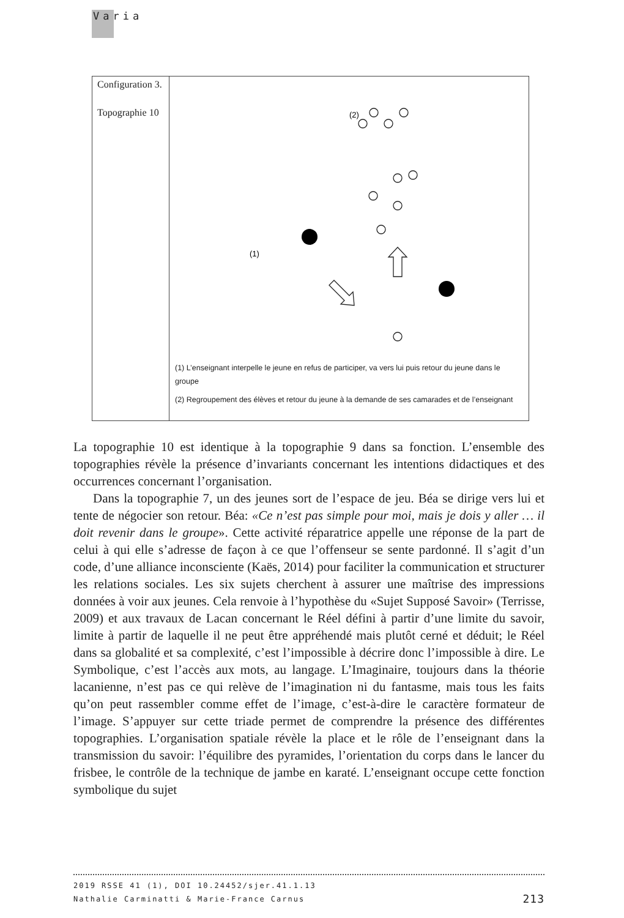Varia
| Configuration 3. Topographie 10 | (2) (1) (1) L’enseignant interpelle le jeune en refus de participer, va vers lui puis retour du jeune dans le groupe (2) Regroupement des élèves et retour du jeune à la demande de ses camarades et de l’enseignant |
La topographie 10 est identique à la topographie 9 dans sa fonction. L’ensemble des topographies révèle la présence d’invariants concernant les intentions didactiques et des occurrences concernant l’organisation.
Dans la topographie 7, un des jeunes sort de l’espace de jeu. Béa se dirige vers lui et tente de négocier son retour. Béa: «Ce n’est pas simple pour moi, mais je dois y aller … il doit revenir dans le groupe». Cette activité réparatrice appelle une réponse de la part de celui à qui elle s’adresse de façon à ce que l’offenseur se sente pardonné. Il s’agit d’un code, d’une alliance inconsciente (Kaës, 2014) pour faciliter la communication et structurer les relations sociales. Les six sujets cherchent à assurer une maîtrise des impressions données à voir aux jeunes. Cela renvoie à l’hypothèse du «Sujet Supposé Savoir» (Terrisse, 2009) et aux travaux de Lacan concernant le Réel défini à partir d’une limite du savoir, limite à partir de laquelle il ne peut être appréhendé mais plutôt cerné et déduit; le Réel dans sa globalité et sa complexité, c’est l’impossible à décrire donc l’impossible à dire. Le Symbolique, c’est l’accès aux mots, au langage. L’Imaginaire, toujours dans la théorie lacanienne, n’est pas ce qui relève de l’imagination ni du fantasme, mais tous les faits qu’on peut rassembler comme effet de l’image, c’est-à-dire le caractère formateur de l’image. S’appuyer sur cette triade permet de comprendre la présence des différentes topographies. L’organisation spatiale révèle la place et le rôle de l’enseignant dans la transmission du savoir: l’équilibre des pyramides, l’orientation du corps dans le lancer du frisbee, le contrôle de la technique de jambe en karaté. L’enseignant occupe cette fonction symbolique du sujet
2019 RSSE 41 (1), DOI 10.24452/sjer.41.1.13
Nathalie Carminatti & Marie-France Carnus 213